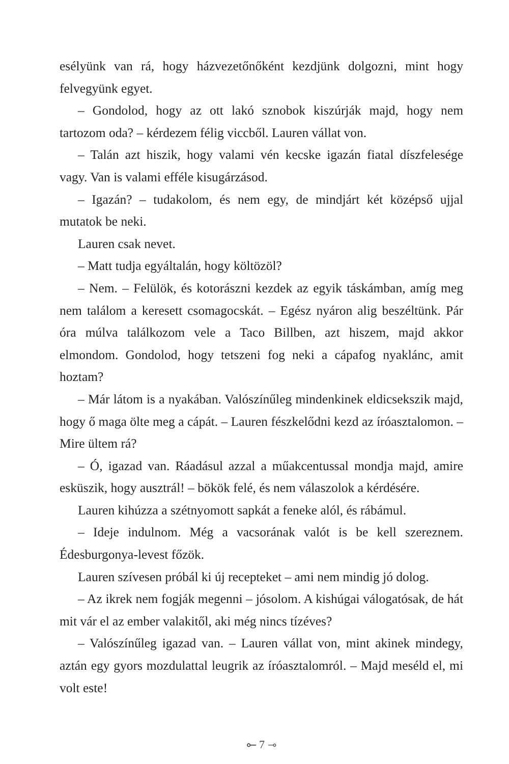esélyünk van rá, hogy házvezetőnőként kezdjünk dolgozni, mint hogy felvegyünk egyet.
– Gondolod, hogy az ott lakó sznobok kiszúrják majd, hogy nem tartozom oda? – kérdezem félig viccből. Lauren vállat von.
– Talán azt hiszik, hogy valami vén kecske igazán fiatal díszfelesége vagy. Van is valami efféle kisugárzásod.
– Igazán? – tudakolom, és nem egy, de mindjárt két középső ujjal mutatok be neki.
Lauren csak nevet.
– Matt tudja egyáltalán, hogy költözöl?
– Nem. – Felülök, és kotorászni kezdek az egyik táskámban, amíg meg nem találom a keresett csomagocskát. – Egész nyáron alig beszéltünk. Pár óra múlva találkozom vele a Taco Billben, azt hiszem, majd akkor elmondom. Gondolod, hogy tetszeni fog neki a cápafog nyaklánc, amit hoztam?
– Már látom is a nyakában. Valószínűleg mindenkinek eldicsekszik majd, hogy ő maga ölte meg a cápát. – Lauren fészkelődni kezd az íróasztalomon. – Mire ültem rá?
– Ó, igazad van. Ráadásul azzal a műakcentussal mondja majd, amire esküszik, hogy ausztrál! – bökök felé, és nem válaszolok a kérdésére.
Lauren kihúzza a szétnyomott sapkát a feneke alól, és rábámul.
– Ideje indulnom. Még a vacsorának valót is be kell szereznem. Édesburgonya-levest főzök.
Lauren szívesen próbál ki új recepteket – ami nem mindig jó dolog.
– Az ikrek nem fogják megenni – jósolom. A kishúgai válogatósak, de hát mit vár el az ember valakitől, aki még nincs tízéves?
– Valószínűleg igazad van. – Lauren vállat von, mint akinek mindegy, aztán egy gyors mozdulattal leugrik az íróasztalomról. – Majd meséld el, mi volt este!
⟜ 7 ⊸